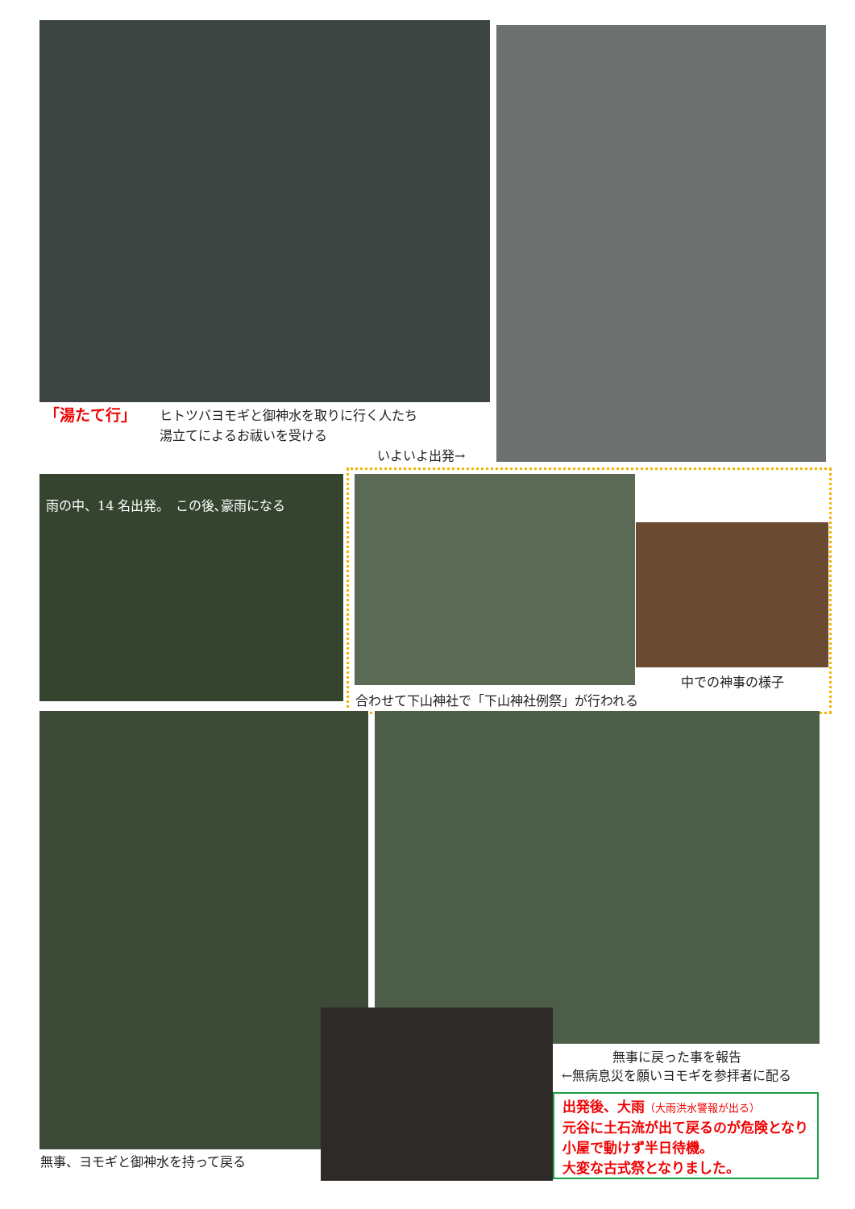「湯たて行」
ヒトツバヨモギと御神水を取りに行く人たち
湯立てによるお祓いを受ける
いよいよ出発→
雨の中、14 名出発。　この後､豪雨になる
中での神事の様子
合わせて下山神社で「下山神社例祭」が行われる
無事、ヨモギと御神水を持って戻る
無事に戻った事を報告
←無病息災を願いヨモギを参拝者に配る
出発後、大雨（大雨洪水警報が出る）
元谷に土石流が出て戻るのが危険となり小屋で動けず半日待機。
大変な古式祭となりました。